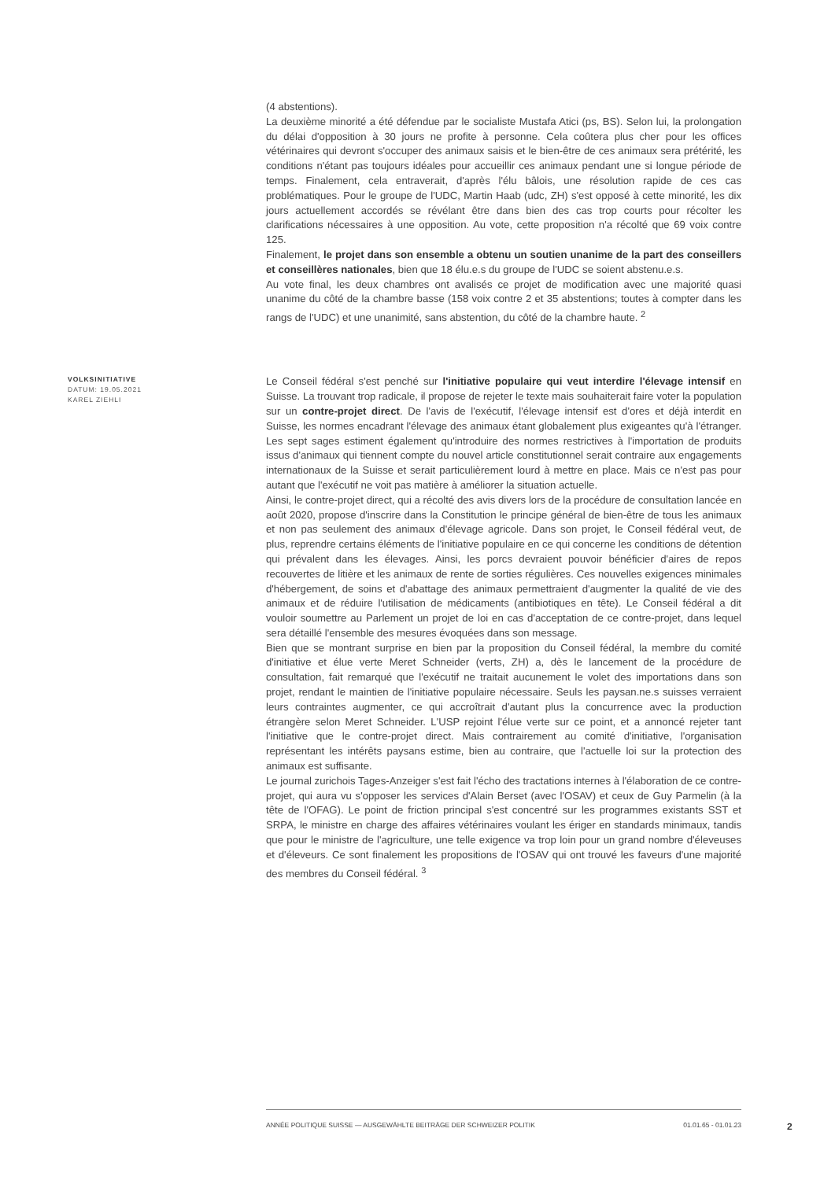(4 abstentions).
La deuxième minorité a été défendue par le socialiste Mustafa Atici (ps, BS). Selon lui, la prolongation du délai d'opposition à 30 jours ne profite à personne. Cela coûtera plus cher pour les offices vétérinaires qui devront s'occuper des animaux saisis et le bien-être de ces animaux sera prétérité, les conditions n'étant pas toujours idéales pour accueillir ces animaux pendant une si longue période de temps. Finalement, cela entraverait, d'après l'élu bâlois, une résolution rapide de ces cas problématiques. Pour le groupe de l'UDC, Martin Haab (udc, ZH) s'est opposé à cette minorité, les dix jours actuellement accordés se révélant être dans bien des cas trop courts pour récolter les clarifications nécessaires à une opposition. Au vote, cette proposition n'a récolté que 69 voix contre 125.
Finalement, le projet dans son ensemble a obtenu un soutien unanime de la part des conseillers et conseillères nationales, bien que 18 élu.e.s du groupe de l'UDC se soient abstenu.e.s.
Au vote final, les deux chambres ont avalisés ce projet de modification avec une majorité quasi unanime du côté de la chambre basse (158 voix contre 2 et 35 abstentions; toutes à compter dans les rangs de l'UDC) et une unanimité, sans abstention, du côté de la chambre haute. <sup>2</sup>
VOLKSINITIATIVE
DATUM: 19.05.2021
KAREL ZIEHLI
Le Conseil fédéral s'est penché sur l'initiative populaire qui veut interdire l'élevage intensif en Suisse. La trouvant trop radicale, il propose de rejeter le texte mais souhaiterait faire voter la population sur un contre-projet direct. De l'avis de l'exécutif, l'élevage intensif est d'ores et déjà interdit en Suisse, les normes encadrant l'élevage des animaux étant globalement plus exigeantes qu'à l'étranger. Les sept sages estiment également qu'introduire des normes restrictives à l'importation de produits issus d'animaux qui tiennent compte du nouvel article constitutionnel serait contraire aux engagements internationaux de la Suisse et serait particulièrement lourd à mettre en place. Mais ce n'est pas pour autant que l'exécutif ne voit pas matière à améliorer la situation actuelle.
Ainsi, le contre-projet direct, qui a récolté des avis divers lors de la procédure de consultation lancée en août 2020, propose d'inscrire dans la Constitution le principe général de bien-être de tous les animaux et non pas seulement des animaux d'élevage agricole. Dans son projet, le Conseil fédéral veut, de plus, reprendre certains éléments de l'initiative populaire en ce qui concerne les conditions de détention qui prévalent dans les élevages. Ainsi, les porcs devraient pouvoir bénéficier d'aires de repos recouvertes de litière et les animaux de rente de sorties régulières. Ces nouvelles exigences minimales d'hébergement, de soins et d'abattage des animaux permettraient d'augmenter la qualité de vie des animaux et de réduire l'utilisation de médicaments (antibiotiques en tête). Le Conseil fédéral a dit vouloir soumettre au Parlement un projet de loi en cas d'acceptation de ce contre-projet, dans lequel sera détaillé l'ensemble des mesures évoquées dans son message.
Bien que se montrant surprise en bien par la proposition du Conseil fédéral, la membre du comité d'initiative et élue verte Meret Schneider (verts, ZH) a, dès le lancement de la procédure de consultation, fait remarqué que l'exécutif ne traitait aucunement le volet des importations dans son projet, rendant le maintien de l'initiative populaire nécessaire. Seuls les paysan.ne.s suisses verraient leurs contraintes augmenter, ce qui accroîtrait d'autant plus la concurrence avec la production étrangère selon Meret Schneider. L'USP rejoint l'élue verte sur ce point, et a annoncé rejeter tant l'initiative que le contre-projet direct. Mais contrairement au comité d'initiative, l'organisation représentant les intérêts paysans estime, bien au contraire, que l'actuelle loi sur la protection des animaux est suffisante.
Le journal zurichois Tages-Anzeiger s'est fait l'écho des tractations internes à l'élaboration de ce contre-projet, qui aura vu s'opposer les services d'Alain Berset (avec l'OSAV) et ceux de Guy Parmelin (à la tête de l'OFAG). Le point de friction principal s'est concentré sur les programmes existants SST et SRPA, le ministre en charge des affaires vétérinaires voulant les ériger en standards minimaux, tandis que pour le ministre de l'agriculture, une telle exigence va trop loin pour un grand nombre d'éleveuses et d'éleveurs. Ce sont finalement les propositions de l'OSAV qui ont trouvé les faveurs d'une majorité des membres du Conseil fédéral. <sup>3</sup>
ANNÉE POLITIQUE SUISSE — AUSGEWÄHLTE BEITRÄGE DER SCHWEIZER POLITIK 01.01.65 - 01.01.23
2